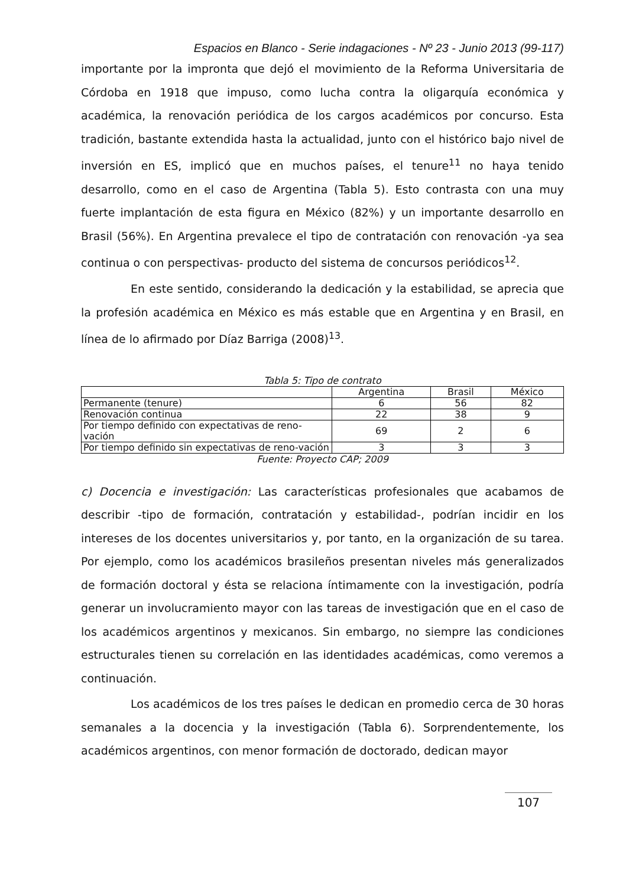Espacios en Blanco - Serie indagaciones - Nº 23 - Junio 2013 (99-117)
importante por la impronta que dejó el movimiento de la Reforma Universitaria de Córdoba en 1918 que impuso, como lucha contra la oligarquía económica y académica, la renovación periódica de los cargos académicos por concurso. Esta tradición, bastante extendida hasta la actualidad, junto con el histórico bajo nivel de inversión en ES, implicó que en muchos países, el tenure<sup>11</sup> no haya tenido desarrollo, como en el caso de Argentina (Tabla 5). Esto contrasta con una muy fuerte implantación de esta figura en México (82%) y un importante desarrollo en Brasil (56%). En Argentina prevalece el tipo de contratación con renovación -ya sea continua o con perspectivas- producto del sistema de concursos periódicos<sup>12</sup>.
En este sentido, considerando la dedicación y la estabilidad, se aprecia que la profesión académica en México es más estable que en Argentina y en Brasil, en línea de lo afirmado por Díaz Barriga (2008)<sup>13</sup>.
Tabla 5: Tipo de contrato
| | Argentina | Brasil | México |
| --- | --- | --- | --- |
| Permanente (tenure) | 6 | 56 | 82 |
| Renovación continua | 22 | 38 | 9 |
| Por tiempo definido con expectativas de reno-vación | 69 | 2 | 6 |
| Por tiempo definido sin expectativas de reno-vación | 3 | 3 | 3 |
Fuente: Proyecto CAP; 2009
c) Docencia e investigación: Las características profesionales que acabamos de describir -tipo de formación, contratación y estabilidad-, podrían incidir en los intereses de los docentes universitarios y, por tanto, en la organización de su tarea. Por ejemplo, como los académicos brasileños presentan niveles más generalizados de formación doctoral y ésta se relaciona íntimamente con la investigación, podría generar un involucramiento mayor con las tareas de investigación que en el caso de los académicos argentinos y mexicanos. Sin embargo, no siempre las condiciones estructurales tienen su correlación en las identidades académicas, como veremos a continuación.
Los académicos de los tres países le dedican en promedio cerca de 30 horas semanales a la docencia y la investigación (Tabla 6). Sorprendentemente, los académicos argentinos, con menor formación de doctorado, dedican mayor
107